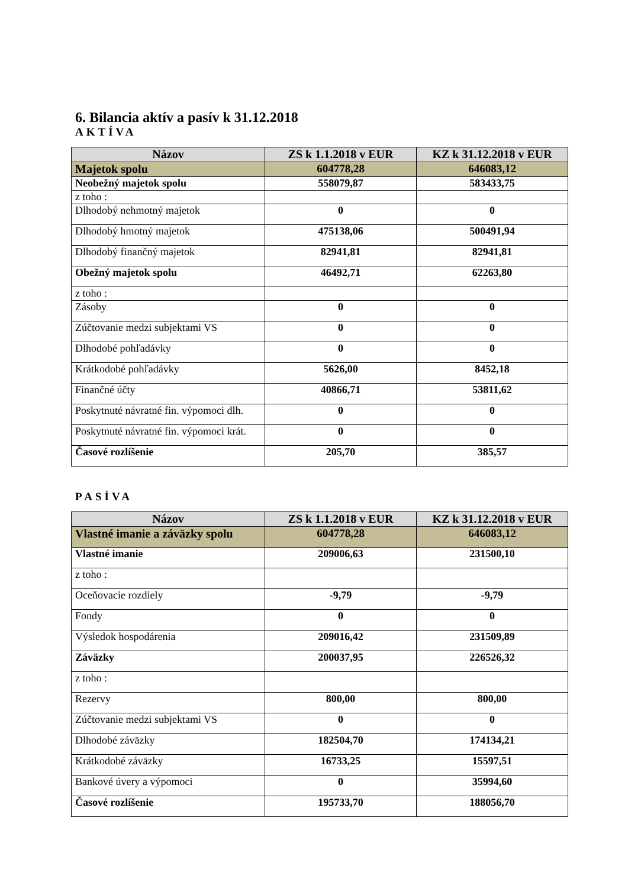6. Bilancia aktív a pasív k 31.12.2018
AKTÍVA
| Názov | ZS k 1.1.2018 v EUR | KZ k 31.12.2018 v EUR |
| --- | --- | --- |
| Majetok spolu | 604778,28 | 646083,12 |
| Neobežný majetok spolu | 558079,87 | 583433,75 |
| z toho : | | |
| Dlhodobý nehmotný majetok | 0 | 0 |
| Dlhodobý hmotný majetok | 475138,06 | 500491,94 |
| Dlhodobý finančný majetok | 82941,81 | 82941,81 |
| Obežný majetok spolu | 46492,71 | 62263,80 |
| z toho : | | |
| Zásoby | 0 | 0 |
| Zúčtovanie medzi subjektami VS | 0 | 0 |
| Dlhodobé pohľadávky | 0 | 0 |
| Krátkodobé pohľadávky | 5626,00 | 8452,18 |
| Finančné účty | 40866,71 | 53811,62 |
| Poskytnuté návratné fin. výpomoci dlh. | 0 | 0 |
| Poskytnuté návratné fin. výpomoci krát. | 0 | 0 |
| Časové rozlíšenie | 205,70 | 385,57 |
PASÍVA
| Názov | ZS k 1.1.2018 v EUR | KZ k 31.12.2018 v EUR |
| --- | --- | --- |
| Vlastné imanie a záväzky spolu | 604778,28 | 646083,12 |
| Vlastné imanie | 209006,63 | 231500,10 |
| z toho : | | |
| Oceňovacie rozdiely | -9,79 | -9,79 |
| Fondy | 0 | 0 |
| Výsledok hospodárenia | 209016,42 | 231509,89 |
| Záväzky | 200037,95 | 226526,32 |
| z toho : | | |
| Rezervy | 800,00 | 800,00 |
| Zúčtovanie medzi subjektami VS | 0 | 0 |
| Dlhodobé záväzky | 182504,70 | 174134,21 |
| Krátkodobé záväzky | 16733,25 | 15597,51 |
| Bankové úvery a výpomoci | 0 | 35994,60 |
| Časové rozlíšenie | 195733,70 | 188056,70 |